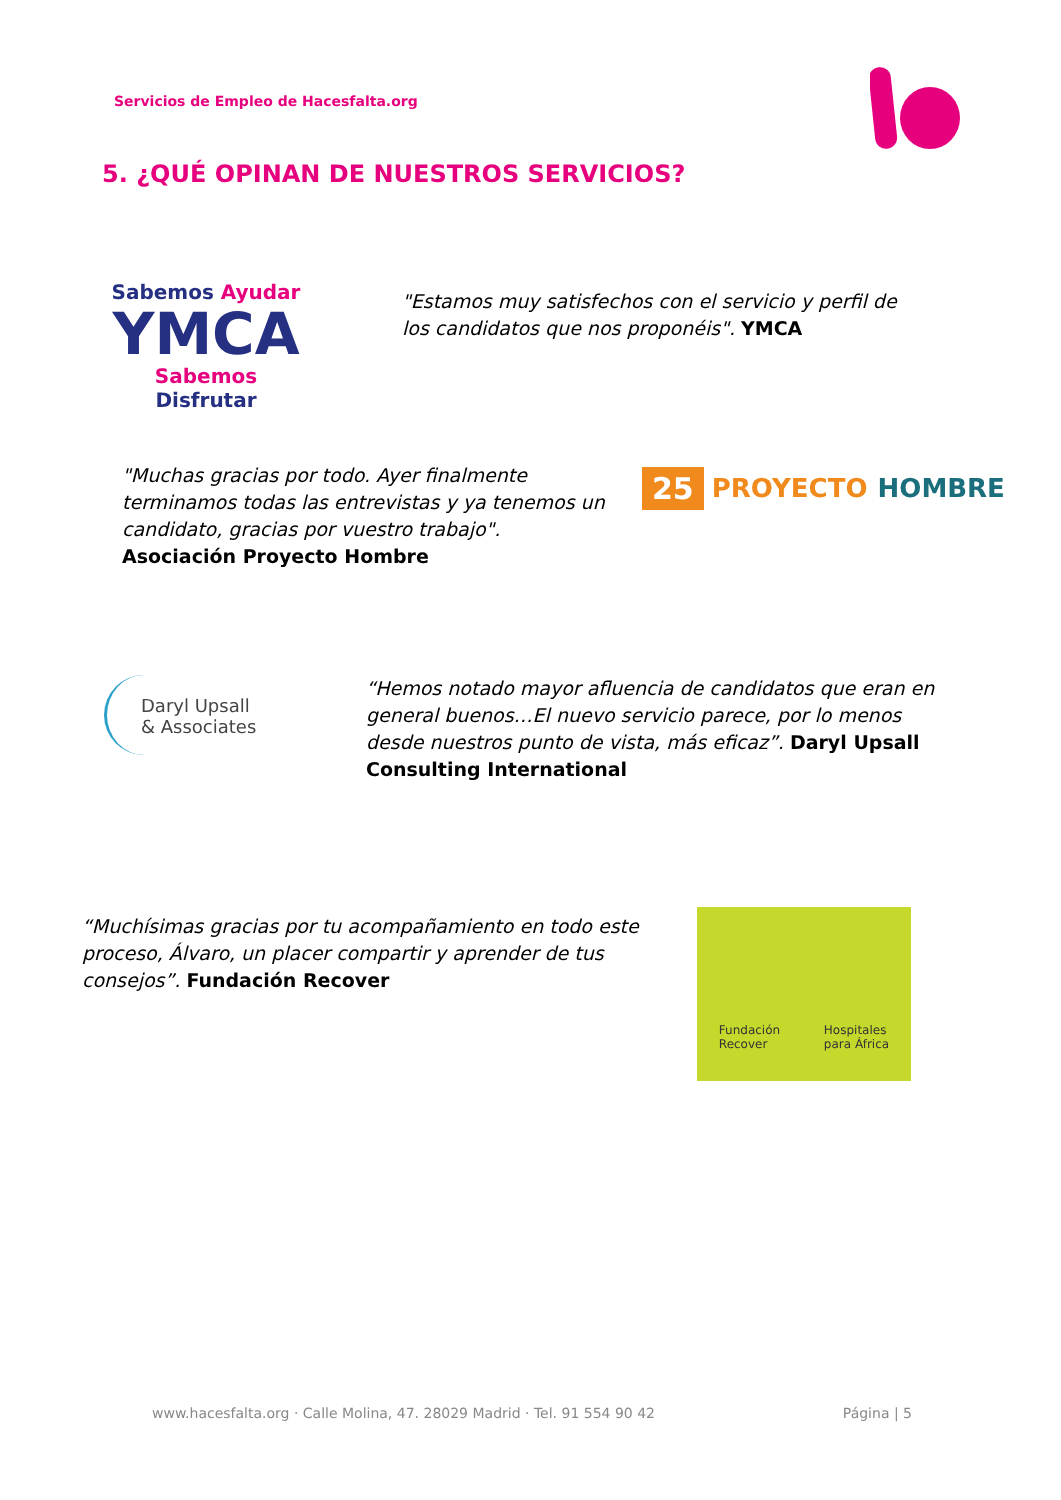Servicios de Empleo de Hacesfalta.org
5. ¿QUÉ OPINAN DE NUESTROS SERVICIOS?
Sabemos Ayudar
YMCA
Sabemos Disfrutar
"Estamos muy satisfechos con el servicio y perfil de los candidatos que nos proponéis". YMCA
"Muchas gracias por todo. Ayer finalmente terminamos todas las entrevistas y ya tenemos un candidato, gracias por vuestro trabajo". Asociación Proyecto Hombre
25 PROYECTO HOMBRE
Daryl Upsall
& Associates
“Hemos notado mayor afluencia de candidatos que eran en general buenos…El nuevo servicio parece, por lo menos desde nuestros punto de vista, más eficaz”. Daryl Upsall Consulting International
“Muchísimas gracias por tu acompañamiento en todo este proceso, Álvaro, un placer compartir y aprender de tus consejos”. Fundación Recover
Fundación
Recover Hospitales
para África
www.hacesfalta.org · Calle Molina, 47. 28029 Madrid · Tel. 91 554 90 42 Página | 5